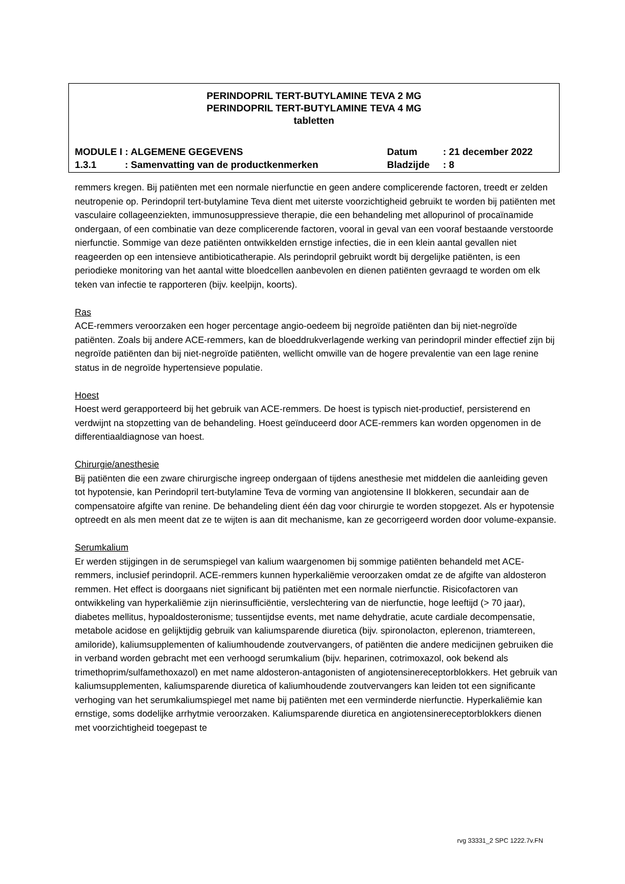PERINDOPRIL TERT-BUTYLAMINE TEVA 2 MG
PERINDOPRIL TERT-BUTYLAMINE TEVA 4 MG
tabletten
| MODULE I : ALGEMENE GEGEVENS | Datum | : 21 december 2022 |
| 1.3.1 : Samenvatting van de productkenmerken | Bladzijde | : 8 |
remmers kregen. Bij patiënten met een normale nierfunctie en geen andere complicerende factoren, treedt er zelden neutropenie op. Perindopril tert-butylamine Teva dient met uiterste voorzichtigheid gebruikt te worden bij patiënten met vasculaire collageenziekten, immunosuppressieve therapie, die een behandeling met allopurinol of procaïnamide ondergaan, of een combinatie van deze complicerende factoren, vooral in geval van een vooraf bestaande verstoorde nierfunctie. Sommige van deze patiënten ontwikkelden ernstige infecties, die in een klein aantal gevallen niet reageerden op een intensieve antibioticatherapie. Als perindopril gebruikt wordt bij dergelijke patiënten, is een periodieke monitoring van het aantal witte bloedcellen aanbevolen en dienen patiënten gevraagd te worden om elk teken van infectie te rapporteren (bijv. keelpijn, koorts).
Ras
ACE-remmers veroorzaken een hoger percentage angio-oedeem bij negroïde patiënten dan bij niet-negroïde patiënten. Zoals bij andere ACE-remmers, kan de bloeddrukverlagende werking van perindopril minder effectief zijn bij negroïde patiënten dan bij niet-negroïde patiënten, wellicht omwille van de hogere prevalentie van een lage renine status in de negroïde hypertensieve populatie.
Hoest
Hoest werd gerapporteerd bij het gebruik van ACE-remmers. De hoest is typisch niet-productief, persisterend en verdwijnt na stopzetting van de behandeling. Hoest geïnduceerd door ACE-remmers kan worden opgenomen in de differentiaaldiagnose van hoest.
Chirurgie/anesthesie
Bij patiënten die een zware chirurgische ingreep ondergaan of tijdens anesthesie met middelen die aanleiding geven tot hypotensie, kan Perindopril tert-butylamine Teva de vorming van angiotensine II blokkeren, secundair aan de compensatoire afgifte van renine. De behandeling dient één dag voor chirurgie te worden stopgezet. Als er hypotensie optreedt en als men meent dat ze te wijten is aan dit mechanisme, kan ze gecorrigeerd worden door volume-expansie.
Serumkalium
Er werden stijgingen in de serumspiegel van kalium waargenomen bij sommige patiënten behandeld met ACE-remmers, inclusief perindopril. ACE-remmers kunnen hyperkaliëmie veroorzaken omdat ze de afgifte van aldosteron remmen. Het effect is doorgaans niet significant bij patiënten met een normale nierfunctie. Risicofactoren van ontwikkeling van hyperkaliëmie zijn nierinsufficiëntie, verslechtering van de nierfunctie, hoge leeftijd (> 70 jaar), diabetes mellitus, hypoaldosteronisme; tussentijdse events, met name dehydratie, acute cardiale decompensatie, metabole acidose en gelijktijdig gebruik van kaliumsparende diuretica (bijv. spironolacton, eplerenon, triamtereen, amiloride), kaliumsupplementen of kaliumhoudende zoutvervangers, of patiënten die andere medicijnen gebruiken die in verband worden gebracht met een verhoogd serumkalium (bijv. heparinen, cotrimoxazol, ook bekend als trimethoprim/sulfamethoxazol) en met name aldosteron-antagonisten of angiotensinereceptorblokkers. Het gebruik van kaliumsupplementen, kaliumsparende diuretica of kaliumhoudende zoutvervangers kan leiden tot een significante verhoging van het serumkaliumspiegel met name bij patiënten met een verminderde nierfunctie. Hyperkaliëmie kan ernstige, soms dodelijke arrhytmie veroorzaken. Kaliumsparende diuretica en angiotensinereceptorblokkers dienen met voorzichtigheid toegepast te
rvg 33331_2 SPC 1222.7v.FN